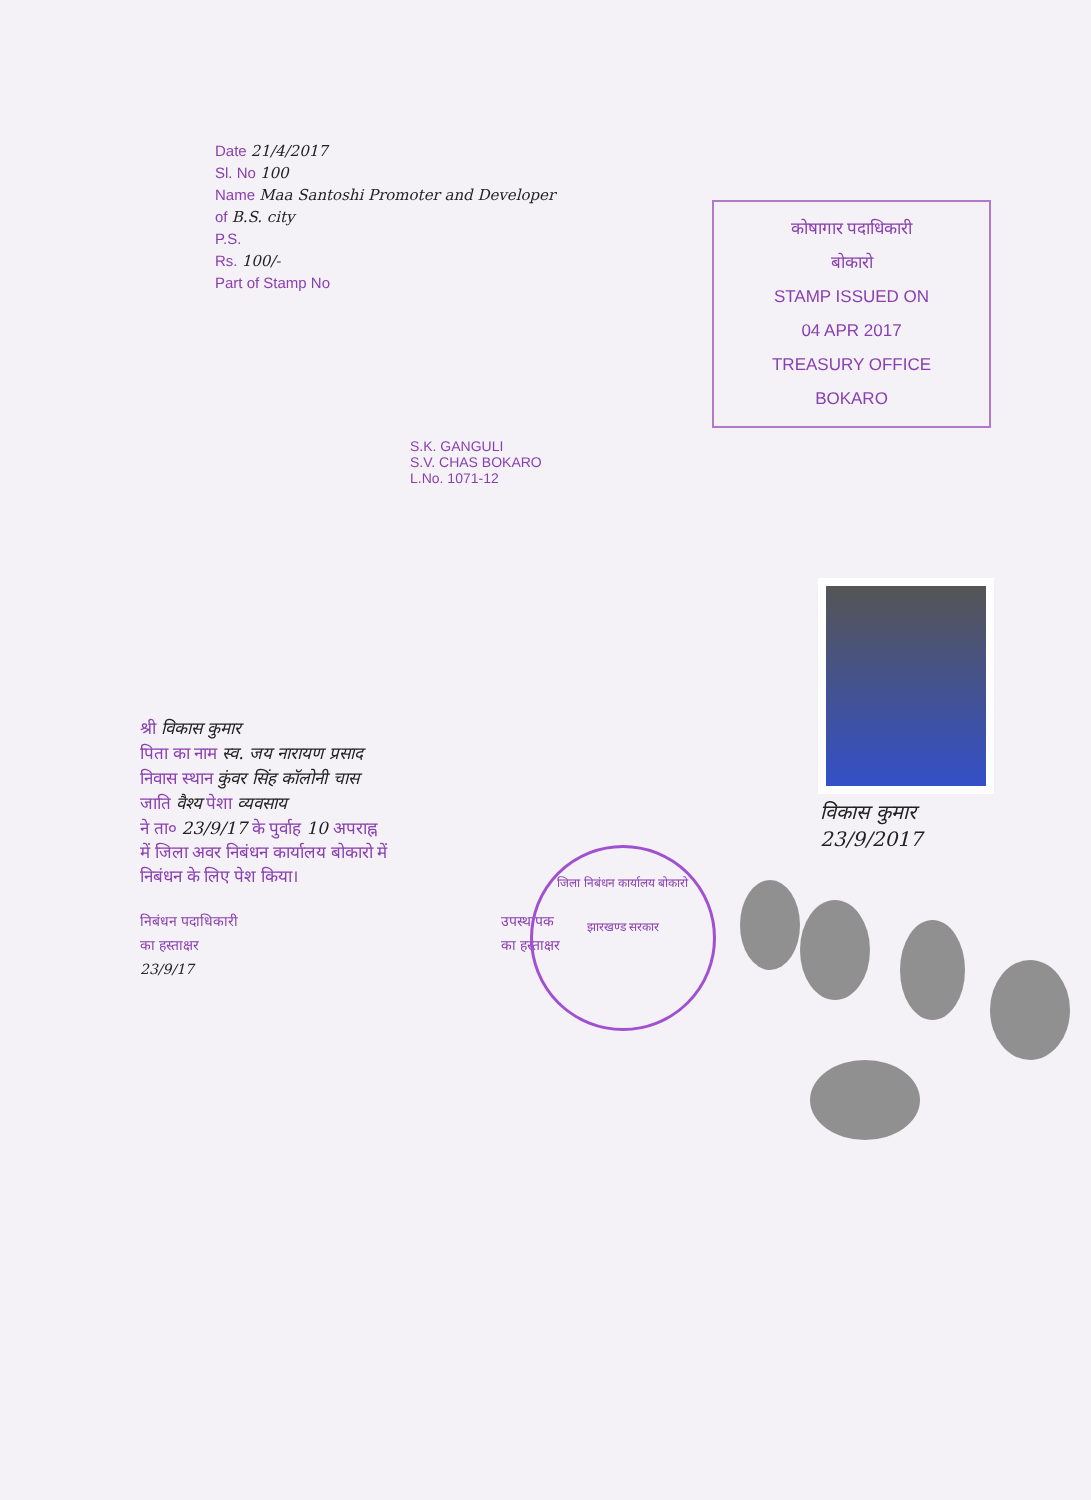Date 21/4/2017
Sl. No 100
Name Maa Santoshi Promoter and Developer
of B.S. city
P.S.
Rs. 100/-
Part of Stamp No
कोषागार पदाधिकारी
बोकारो
STAMP ISSUED ON
04 APR 2017
TREASURY OFFICE
BOKARO
S.K. GANGULI
S.V. CHAS BOKARO
L.No. 1071-12
श्री विकास कुमार
पिता का नाम स्व. जय नारायण प्रसाद
निवास स्थान कुंवर सिंह कॉलोनी चास
जाति वैश्य पेशा व्यवसाय
ने ता० 23/9/17 के पुर्वाह 10 अपराह्न
में जिला अवर निबंधन कार्यालय बोकारो में
निबंधन के लिए पेश किया।
निबंधन पदाधिकारी
का हस्ताक्षर
23/9/17
उपस्थापक
का हस्ताक्षर
विकास कुमार
23/9/2017
जिला निबंधन कार्यालय बोकारो
झारखण्ड सरकार